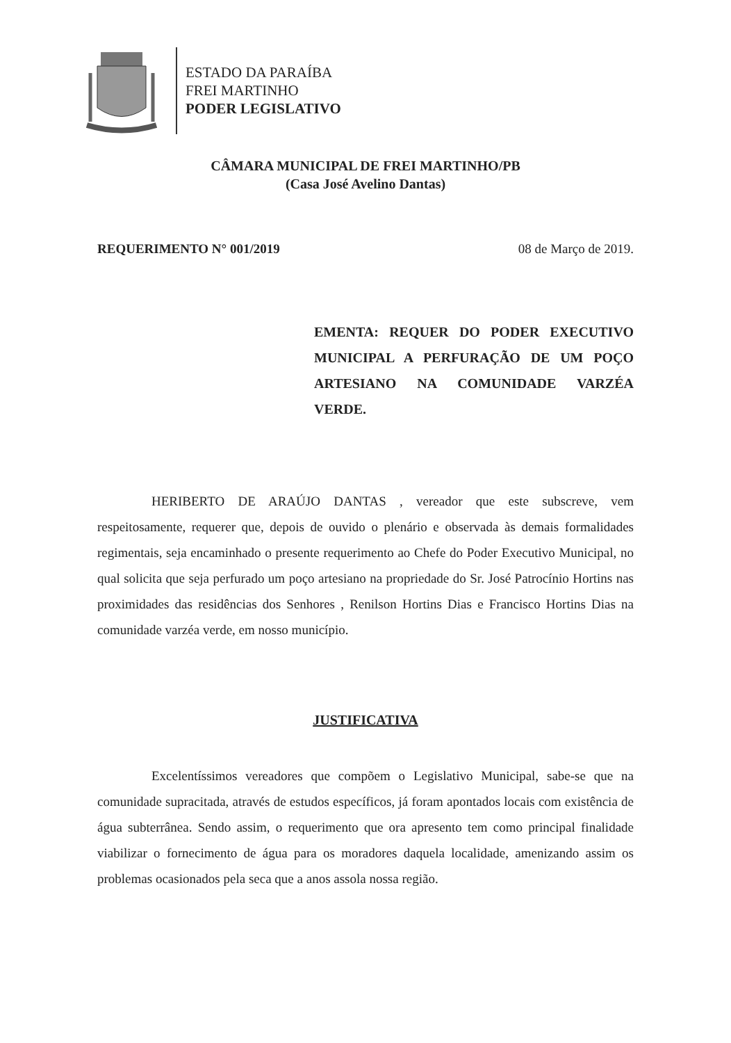ESTADO DA PARAÍBA
FREI MARTINHO
PODER LEGISLATIVO
CÂMARA MUNICIPAL DE FREI MARTINHO/PB
(Casa José Avelino Dantas)
REQUERIMENTO N° 001/2019 08 de Março de 2019.
EMENTA: REQUER DO PODER EXECUTIVO MUNICIPAL A PERFURAÇÃO DE UM POÇO ARTESIANO NA COMUNIDADE VARZÉA VERDE.
HERIBERTO DE ARAÚJO DANTAS , vereador que este subscreve, vem respeitosamente, requerer que, depois de ouvido o plenário e observada às demais formalidades regimentais, seja encaminhado o presente requerimento ao Chefe do Poder Executivo Municipal, no qual solicita que seja perfurado um poço artesiano na propriedade do Sr. José Patrocínio Hortins nas proximidades das residências dos Senhores , Renilson Hortins Dias e Francisco Hortins Dias na comunidade varzéa verde, em nosso município.
JUSTIFICATIVA
Excelentíssimos vereadores que compõem o Legislativo Municipal, sabe-se que na comunidade supracitada, através de estudos específicos, já foram apontados locais com existência de água subterrânea. Sendo assim, o requerimento que ora apresento tem como principal finalidade viabilizar o fornecimento de água para os moradores daquela localidade, amenizando assim os problemas ocasionados pela seca que a anos assola nossa região.